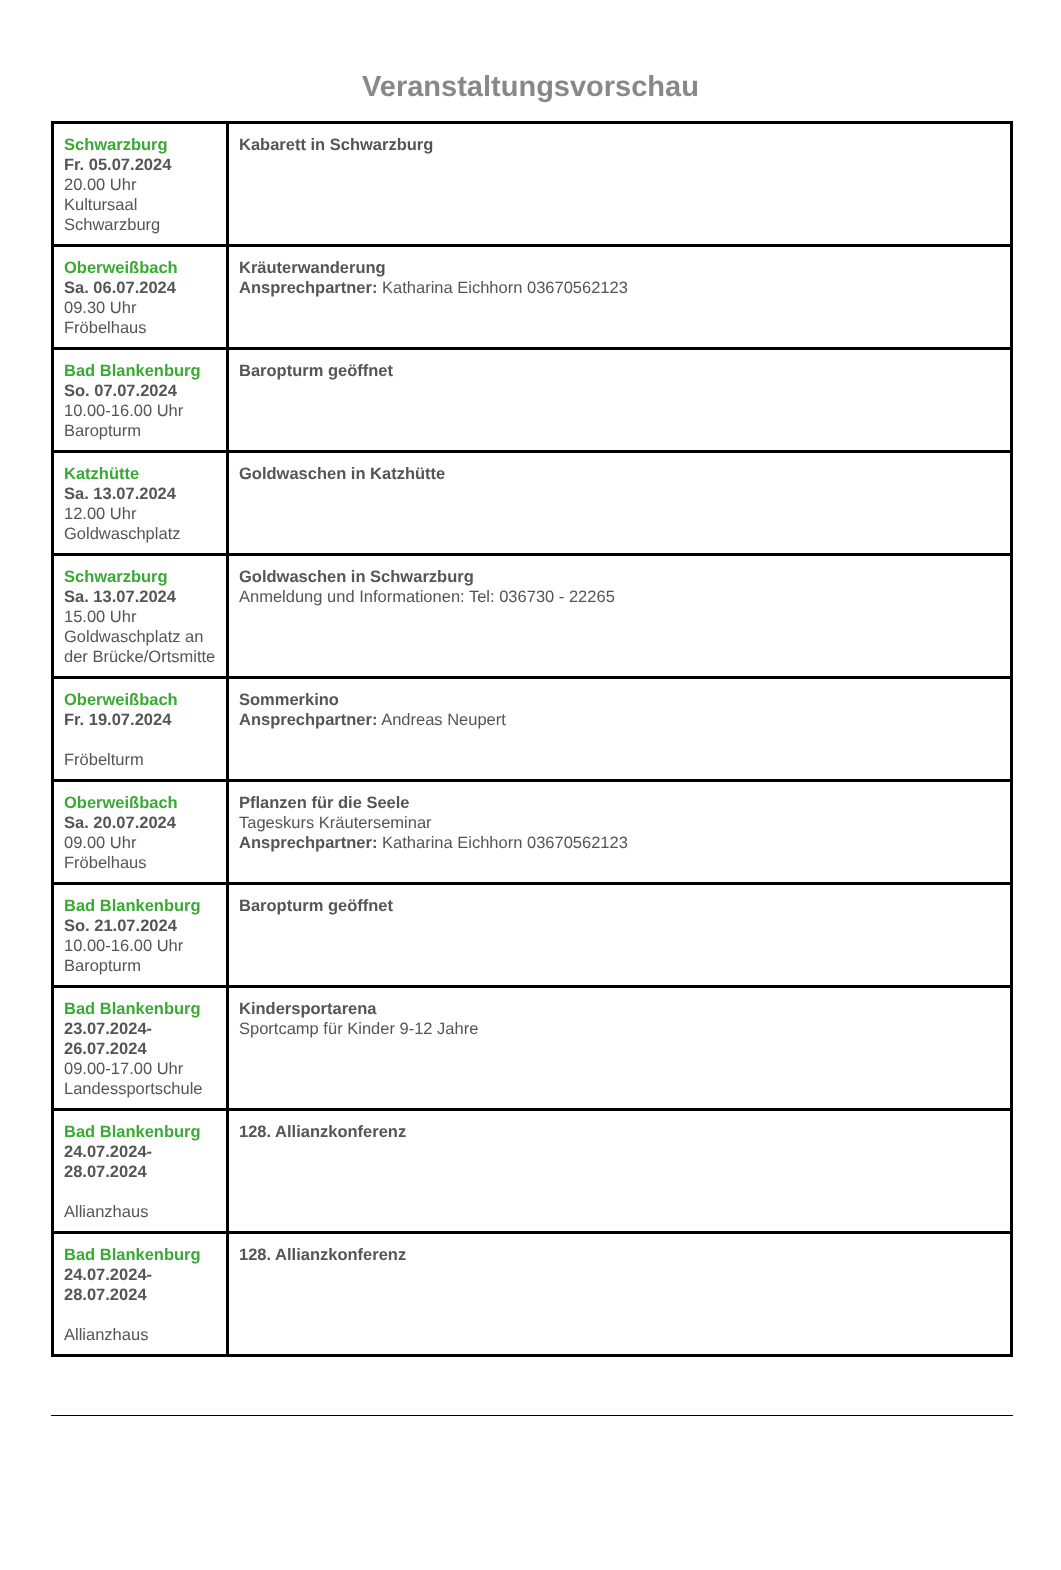Veranstaltungsvorschau
| Schwarzburg Fr. 05.07.2024 20.00 Uhr Kultursaal Schwarzburg | Kabarett in Schwarzburg |
| Oberweißbach Sa. 06.07.2024 09.30 Uhr Fröbelhaus | Kräuterwanderung Ansprechpartner: Katharina Eichhorn 03670562123 |
| Bad Blankenburg So. 07.07.2024 10.00-16.00 Uhr Baropturm | Baropturm geöffnet |
| Katzhütte Sa. 13.07.2024 12.00 Uhr Goldwaschplatz | Goldwaschen in Katzhütte |
| Schwarzburg Sa. 13.07.2024 15.00 Uhr Goldwaschplatz an der Brücke/Ortsmitte | Goldwaschen in Schwarzburg Anmeldung und Informationen: Tel: 036730 - 22265 |
| Oberweißbach Fr. 19.07.2024 Fröbelturm | Sommerkino Ansprechpartner: Andreas Neupert |
| Oberweißbach Sa. 20.07.2024 09.00 Uhr Fröbelhaus | Pflanzen für die Seele Tageskurs Kräuterseminar Ansprechpartner: Katharina Eichhorn 03670562123 |
| Bad Blankenburg So. 21.07.2024 10.00-16.00 Uhr Baropturm | Baropturm geöffnet |
| Bad Blankenburg 23.07.2024-26.07.2024 09.00-17.00 Uhr Landessportschule | Kindersportarena Sportcamp für Kinder 9-12 Jahre |
| Bad Blankenburg 24.07.2024-28.07.2024 Allianzhaus | 128. Allianzkonferenz |
| Bad Blankenburg 24.07.2024-28.07.2024 Allianzhaus | 128. Allianzkonferenz |